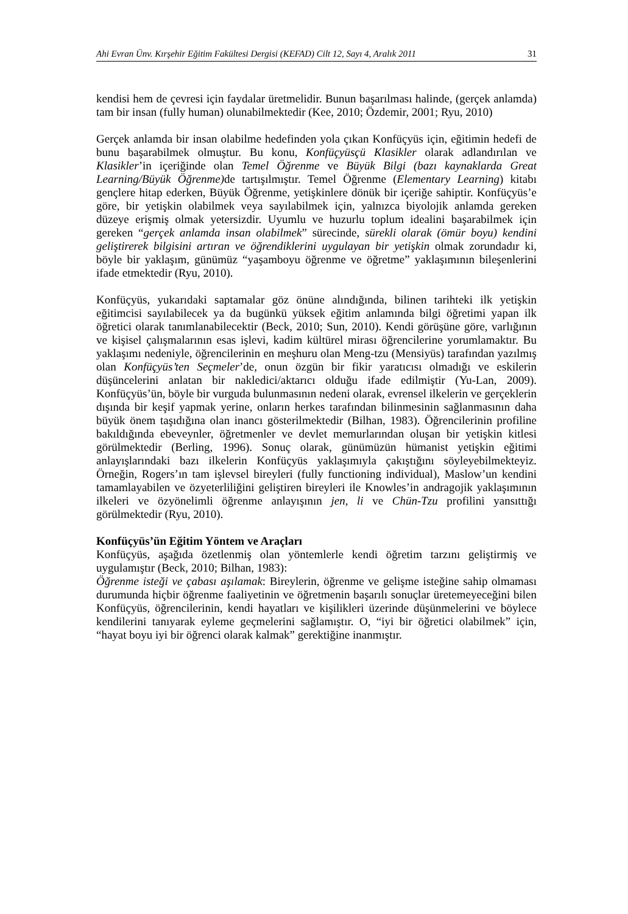Ahi Evran Ünv. Kırşehir Eğitim Fakültesi Dergisi (KEFAD) Cilt 12, Sayı 4, Aralık 2011 31
kendisi hem de çevresi için faydalar üretmelidir. Bunun başarılması halinde, (gerçek anlamda) tam bir insan (fully human) olunabilmektedir (Kee, 2010; Özdemir, 2001; Ryu, 2010)
Gerçek anlamda bir insan olabilme hedefinden yola çıkan Konfüçyüs için, eğitimin hedefi de bunu başarabilmek olmuştur. Bu konu, Konfüçyüsçü Klasikler olarak adlandırılan ve Klasikler’in içeriğinde olan Temel Öğrenme ve Büyük Bilgi (bazı kaynaklarda Great Learning/Büyük Öğrenme) de tartışılmıştır. Temel Öğrenme (Elementary Learning) kitabı gençlere hitap ederken, Büyük Öğrenme, yetişkinlere dönük bir içeriğe sahiptir. Konfüçyüs’e göre, bir yetişkin olabilmek veya sayılabilmek için, yalnızca biyolojik anlamda gereken düzeye erişmiş olmak yetersizdir. Uyumlu ve huzurlu toplum idealini başarabilmek için gereken “gerçek anlamda insan olabilmek” sürecinde, sürekli olarak (ömür boyu) kendini geliştirerek bilgisini artıran ve öğrendiklerini uygulayan bir yetişkin olmak zorundadır ki, böyle bir yaklaşım, günümüz “yaşamboyu öğrenme ve öğretme” yaklaşımının bileşenlerini ifade etmektedir (Ryu, 2010).
Konfüçyüs, yukarıdaki saptamalar göz önüne alındığında, bilinen tarihteki ilk yetişkin eğitimcisi sayılabilecek ya da bugünkü yüksek eğitim anlamında bilgi öğretimi yapan ilk öğretici olarak tanımlanabilecektir (Beck, 2010; Sun, 2010). Kendi görüşüne göre, varlığının ve kişisel çalışmalarının esas işlevi, kadim kültürel mirası öğrencilerine yorumlamaktır. Bu yaklaşımı nedeniyle, öğrencilerinin en meşhuru olan Meng-tzu (Mensiyüs) tarafından yazılmış olan Konfüçyüs’ten Seçmeler’de, onun özgün bir fikir yaratıcısı olmadığı ve eskilerin düşüncelerini anlatan bir nakledici/aktarıcı olduğu ifade edilmiştir (Yu-Lan, 2009). Konfüçyüs’ün, böyle bir vurguda bulunmasının nedeni olarak, evrensel ilkelerin ve gerçeklerin dışında bir keşif yapmak yerine, onların herkes tarafından bilinmesinin sağlanmasının daha büyük önem taşıdığına olan inancı gösterilmektedir (Bilhan, 1983). Öğrencilerinin profiline bakıldığında ebeveynler, öğretmenler ve devlet memurlarından oluşan bir yetişkin kitlesi görülmektedir (Berling, 1996). Sonuç olarak, günümüzün hümanist yetişkin eğitimi anlayışlarındaki bazı ilkelerin Konfüçyüs yaklaşımıyla çakıştığını söyleyebilmekteyiz. Örneğin, Rogers’ın tam işlevsel bireyleri (fully functioning individual), Maslow’un kendini tamamlayabilen ve özyeterliliğini geliştiren bireyleri ile Knowles’in andragojik yaklaşımının ilkeleri ve özyönelimli öğrenme anlayışının jen, li ve Chün-Tzu profilini yansıttığı görülmektedir (Ryu, 2010).
Konfüçyüs’ün Eğitim Yöntem ve Araçları
Konfüçyüs, aşağıda özetlenmiş olan yöntemlerle kendi öğretim tarzını geliştirmiş ve uygulamıştır (Beck, 2010; Bilhan, 1983):
Öğrenme isteği ve çabası aşılamak: Bireylerin, öğrenme ve gelişme isteğine sahip olmaması durumunda hiçbir öğrenme faaliyetinin ve öğretmenin başarılı sonuçlar üretemeyeceğini bilen Konfüçyüs, öğrencilerinin, kendi hayatları ve kişilikleri üzerinde düşünmelerini ve böylece kendilerini tanıyarak eyleme geçmelerini sağlamıştır. O, “iyi bir öğretici olabilmek” için, “hayat boyu iyi bir öğrenci olarak kalmak” gerektiğine inanmıştır.